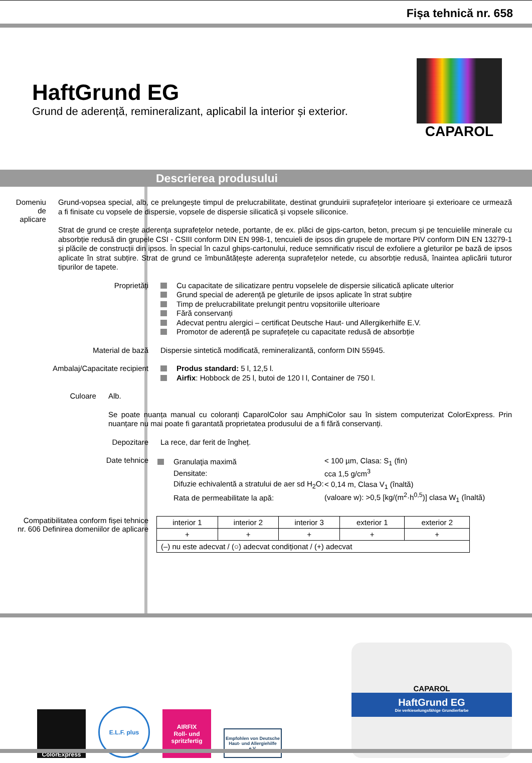Fișa tehnică nr. 658
HaftGrund EG
Grund de aderență, remineralizant, aplicabil la interior și exterior.
CAPAROL
Descrierea produsului
Domeniu de aplicare
Grund-vopsea special, alb, ce prelungește timpul de prelucrabilitate, destinat grunduirii suprafețelor interioare și exterioare ce urmează a fi finisate cu vopsele de dispersie, vopsele de dispersie silicatică și vopsele siliconice.
Strat de grund ce crește aderența suprafețelor netede, portante, de ex. plăci de gips-carton, beton, precum și pe tencuielile minerale cu absorbție redusă din grupele CSI - CSIII conform DIN EN 998-1, tencuieli de ipsos din grupele de mortare PIV conform DIN EN 13279-1 și plăcile de construcții din ipsos. În special în cazul ghips-cartonului, reduce semnificativ riscul de exfoliere a gleturilor pe bază de ipsos aplicate în strat subțire. Strat de grund ce îmbunătățește aderența suprafețelor netede, cu absorbție redusă, înaintea aplicării tuturor tipurilor de tapete.
Proprietăți
Cu capacitate de silicatizare pentru vopselele de dispersie silicatică aplicate ulterior
Grund special de aderență pe gleturile de ipsos aplicate în strat subțire
Timp de prelucrabilitate prelungit pentru vopsitoriile ulterioare
Fără conservanți
Adecvat pentru alergici – certificat Deutsche Haut- und Allergikerhilfe E.V.
Promotor de aderență pe suprafețele cu capacitate redusă de absorbție
Material de bază
Dispersie sintetică modificată, remineralizantă, conform DIN 55945.
Ambalaj/Capacitate recipient
Produs standard: 5 l, 12,5 l.
Airfix: Hobbock de 25 l, butoi de 120 l l, Container de 750 l.
Culoare
Alb.
Se poate nuanța manual cu coloranți CaparolColor sau AmphiColor sau în sistem computerizat ColorExpress. Prin nuanțare nu mai poate fi garantată proprietatea produsului de a fi fără conservanți.
Depozitare
La rece, dar ferit de îngheț.
Date tehnice
| Granulaţia maximă | < 100 µm, Clasa: S<sub>1</sub> (fin) |
| Densitate: | cca 1,5 g/cm<sup>3</sup> |
| Difuzie echivalentă a stratului de aer sd H<sub>2</sub>O: | < 0,14 m, Clasa V<sub>1</sub> (înaltă) |
| Rata de permeabilitate la apă: | (valoare w): >0,5 [kg/(m<sup>2</sup>·h<sup>0,5</sup>)] clasa W<sub>1</sub> (înaltă) |
Compatibilitatea conform fișei tehnice nr. 606 Definirea domeniilor de aplicare
| interior 1 | interior 2 | interior 3 | exterior 1 | exterior 2 |
| + | + | + | + | + |
| (–) nu este adecvat / (○) adecvat condiționat / (+) adecvat | | | | |
ColorExpress
E.L.F. plus
AIRFIX
Roll- und spritzfertig
Empfohlen von Deutsche Haut- und Allergiehilfe e.V.
CAPAROL
HaftGrund EG
Die verkieselungsfähige Grundierfarbe